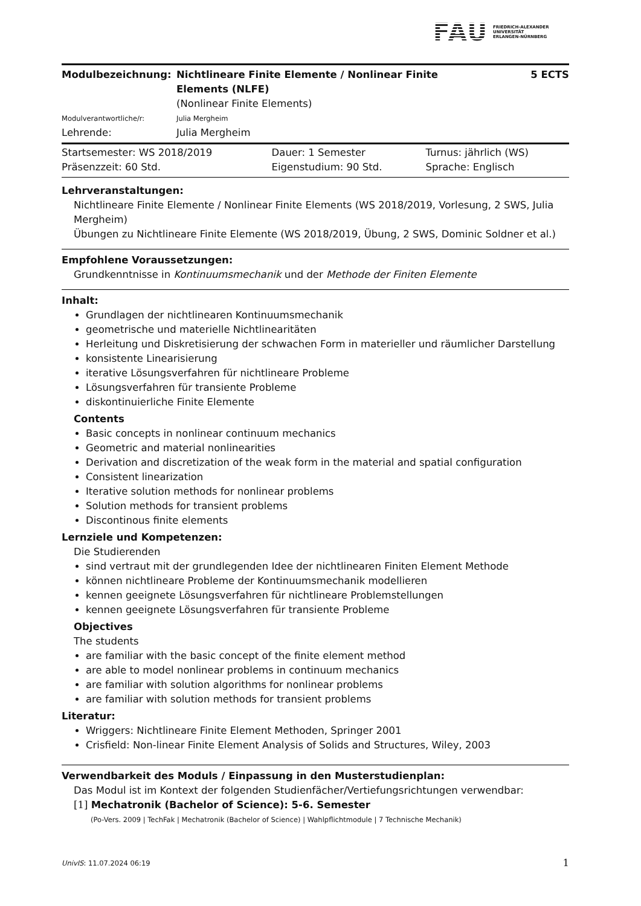FAU
FRIEDRICH-ALEXANDER
UNIVERSITÄT
ERLANGEN-NÜRNBERG
| Modulbezeichnung: | Nichtlineare Finite Elemente / Nonlinear Finite Elements (NLFE) | 5 ECTS |
| | (Nonlinear Finite Elements) | |
| Modulverantwortliche/r: | Julia Mergheim | |
| Lehrende: | Julia Mergheim | |
| Startsemester: WS 2018/2019 | Dauer: 1 Semester | Turnus: jährlich (WS) |
| Präsenzzeit: 60 Std. | Eigenstudium: 90 Std. | Sprache: Englisch |
Lehrveranstaltungen:
Nichtlineare Finite Elemente / Nonlinear Finite Elements (WS 2018/2019, Vorlesung, 2 SWS, Julia Mergheim)
Übungen zu Nichtlineare Finite Elemente (WS 2018/2019, Übung, 2 SWS, Dominic Soldner et al.)
Empfohlene Voraussetzungen:
Grundkenntnisse in Kontinuumsmechanik und der Methode der Finiten Elemente
Inhalt:
Grundlagen der nichtlinearen Kontinuumsmechanik
geometrische und materielle Nichtlinearitäten
Herleitung und Diskretisierung der schwachen Form in materieller und räumlicher Darstellung
konsistente Linearisierung
iterative Lösungsverfahren für nichtlineare Probleme
Lösungsverfahren für transiente Probleme
diskontinuierliche Finite Elemente
Contents
Basic concepts in nonlinear continuum mechanics
Geometric and material nonlinearities
Derivation and discretization of the weak form in the material and spatial configuration
Consistent linearization
Iterative solution methods for nonlinear problems
Solution methods for transient problems
Discontinous finite elements
Lernziele und Kompetenzen:
Die Studierenden
sind vertraut mit der grundlegenden Idee der nichtlinearen Finiten Element Methode
können nichtlineare Probleme der Kontinuumsmechanik modellieren
kennen geeignete Lösungsverfahren für nichtlineare Problemstellungen
kennen geeignete Lösungsverfahren für transiente Probleme
Objectives
The students
are familiar with the basic concept of the finite element method
are able to model nonlinear problems in continuum mechanics
are familiar with solution algorithms for nonlinear problems
are familiar with solution methods for transient problems
Literatur:
Wriggers: Nichtlineare Finite Element Methoden, Springer 2001
Crisfield: Non-linear Finite Element Analysis of Solids and Structures, Wiley, 2003
Verwendbarkeit des Moduls / Einpassung in den Musterstudienplan:
Das Modul ist im Kontext der folgenden Studienfächer/Vertiefungsrichtungen verwendbar:
[1] Mechatronik (Bachelor of Science): 5-6. Semester
(Po-Vers. 2009 | TechFak | Mechatronik (Bachelor of Science) | Wahlpflichtmodule | 7 Technische Mechanik)
UnivIS: 11.07.2024 06:19 1